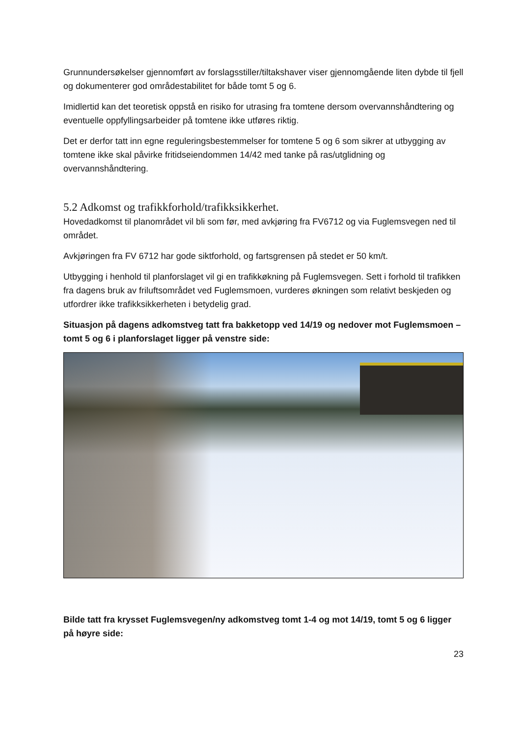Grunnundersøkelser gjennomført av forslagsstiller/tiltakshaver viser gjennomgående liten dybde til fjell og dokumenterer god områdestabilitet for både tomt 5 og 6.
Imidlertid kan det teoretisk oppstå en risiko for utrasing fra tomtene dersom overvannshåndtering og eventuelle oppfyllingsarbeider på tomtene ikke utføres riktig.
Det er derfor tatt inn egne reguleringsbestemmelser for tomtene 5 og 6 som sikrer at utbygging av tomtene ikke skal påvirke fritidseiendommen 14/42 med tanke på ras/utglidning og overvannshåndtering.
5.2 Adkomst og trafikkforhold/trafikksikkerhet.
Hovedadkomst til planområdet vil bli som før, med avkjøring fra FV6712 og via Fuglemsvegen ned til området.
Avkjøringen fra FV 6712 har gode siktforhold, og fartsgrensen på stedet er 50 km/t.
Utbygging i henhold til planforslaget vil gi en trafikkøkning på Fuglemsvegen. Sett i forhold til trafikken fra dagens bruk av friluftsområdet ved Fuglemsmoen, vurderes økningen som relativt beskjeden og utfordrer ikke trafikksikkerheten i betydelig grad.
Situasjon på dagens adkomstveg tatt fra bakketopp ved 14/19 og nedover mot Fuglemsmoen – tomt 5 og 6 i planforslaget ligger på venstre side:
Bilde tatt fra krysset Fuglemsvegen/ny adkomstveg tomt 1-4 og mot 14/19, tomt 5 og 6 ligger på høyre side:
23